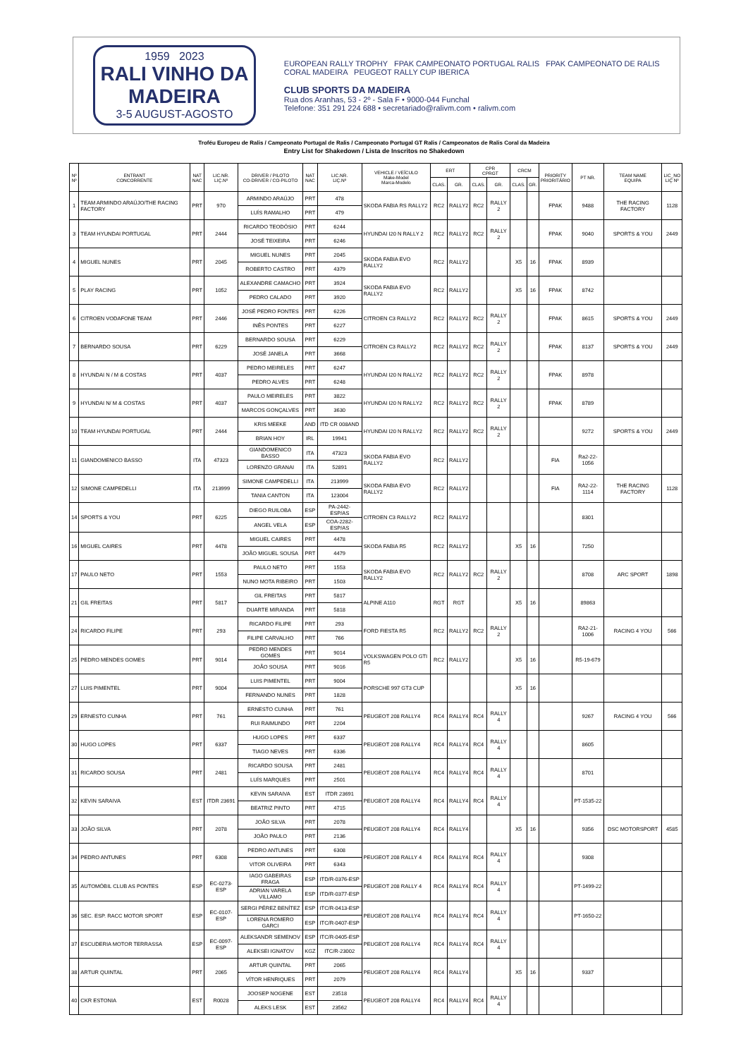1959 2023
RALI VINHO DA MADEIRA
3-5 AUGUST-AGOSTO
EUROPEAN RALLY TROPHY FPAK CAMPEONATO PORTUGAL RALIS FPAK CAMPEONATO DE RALIS CORAL MADEIRA PEUGEOT RALLY CUP IBERICA
CLUB SPORTS DA MADEIRA
Rua dos Aranhas, 53 - 2º - Sala F • 9000-044 Funchal
Telefone: 351 291 224 688 • secretariado@ralivm.com • ralivm.com
Troféu Europeu de Ralis / Campeonato Portugal de Ralis / Campeonato Portugal GT Ralis / Campeonatos de Ralis Coral da Madeira
Entry List for Shakedown / Lista de Inscritos no Shakedown
| Nº Nº | ENTRANT CONCORRENTE | NAT NAC | LIC.NR. LIÇ.Nº | DRIVER / PILOTO CO-DRIVER / CO-PILOTO | NAT NAC | LIC.NR. LIÇ.Nº | VEHICLE / VEÍCULO Make-Model Marca-Modelo | ERT | | CPR CPRGT | | CRCM | | PRIORITY PRIORITÁRIO | PT NR. | TEAM NAME EQUIPA | LIC_NO LIÇ Nº |
| --- | --- | --- | --- | --- | --- | --- | --- | --- | --- | --- | --- | --- | --- | --- | --- | --- | --- |
| | | | | | | | | CLAS. | GR. | CLAS. | GR. | CLAS. | GR. | | | | |
| 1 | TEAM ARMINDO ARAÚJO/THE RACING FACTORY | PRT | 970 | ARMINDO ARAÚJO | PRT | 478 | SKODA FABIA RS RALLY2 | RC2 | RALLY2 | RC2 | RALLY 2 | | | FPAK | 9488 | THE RACING FACTORY | 1128 |
| | | | | LUÍS RAMALHO | PRT | 479 | | | | | | | | | | | |
| 3 | TEAM HYUNDAI PORTUGAL | PRT | 2444 | RICARDO TEODÓSIO | PRT | 6244 | HYUNDAI I20 N RALLY 2 | RC2 | RALLY2 | RC2 | RALLY 2 | | | FPAK | 9040 | SPORTS & YOU | 2449 |
| | | | | JOSÉ TEIXEIRA | PRT | 6246 | | | | | | | | | | | |
| 4 | MIGUEL NUNES | PRT | 2045 | MIGUEL NUNES | PRT | 2045 | SKODA FABIA EVO RALLY2 | RC2 | RALLY2 | | | X5 | 16 | FPAK | 8939 | | |
| | | | | ROBERTO CASTRO | PRT | 4379 | | | | | | | | | | | |
| 5 | PLAY RACING | PRT | 1052 | ALEXANDRE CAMACHO | PRT | 3924 | SKODA FABIA EVO RALLY2 | RC2 | RALLY2 | | | X5 | 16 | FPAK | 8742 | | |
| | | | | PEDRO CALADO | PRT | 3920 | | | | | | | | | | | |
| 6 | CITROEN VODAFONE TEAM | PRT | 2446 | JOSÉ PEDRO FONTES | PRT | 6226 | CITROEN C3 RALLY2 | RC2 | RALLY2 | RC2 | RALLY 2 | | | FPAK | 8615 | SPORTS & YOU | 2449 |
| | | | | INÊS PONTES | PRT | 6227 | | | | | | | | | | | |
| 7 | BERNARDO SOUSA | PRT | 6229 | BERNARDO SOUSA | PRT | 6229 | CITROEN C3 RALLY2 | RC2 | RALLY2 | RC2 | RALLY 2 | | | FPAK | 8137 | SPORTS & YOU | 2449 |
| | | | | JOSÉ JANELA | PRT | 3668 | | | | | | | | | | | |
| 8 | HYUNDAI N / M & COSTAS | PRT | 4037 | PEDRO MEIRELES | PRT | 6247 | HYUNDAI I20 N RALLY2 | RC2 | RALLY2 | RC2 | RALLY 2 | | | FPAK | 8978 | | |
| | | | | PEDRO ALVES | PRT | 6248 | | | | | | | | | | | |
| 9 | HYUNDAI N/ M & COSTAS | PRT | 4037 | PAULO MEIRELES | PRT | 3822 | HYUNDAI I20 N RALLY2 | RC2 | RALLY2 | RC2 | RALLY 2 | | | FPAK | 8789 | | |
| | | | | MARCOS GONÇALVES | PRT | 3630 | | | | | | | | | | | |
| 10 | TEAM HYUNDAI PORTUGAL | PRT | 2444 | KRIS MEEKE | AND | ITD CR 008AND | HYUNDAI I20 N RALLY2 | RC2 | RALLY2 | RC2 | RALLY 2 | | | | 9272 | SPORTS & YOU | 2449 |
| | | | | BRIAN HOY | IRL | 19941 | | | | | | | | | | | |
| 11 | GIANDOMENICO BASSO | ITA | 47323 | GIANDOMENICO BASSO | ITA | 47323 | SKODA FABIA EVO RALLY2 | RC2 | RALLY2 | | | | | FIA | Ra2-22-1056 | | |
| | | | | LORENZO GRANAI | ITA | 52891 | | | | | | | | | | | |
| 12 | SIMONE CAMPEDELLI | ITA | 213999 | SIMONE CAMPEDELLI | ITA | 213999 | SKODA FABIA EVO RALLY2 | RC2 | RALLY2 | | | | | FIA | RA2-22-1114 | THE RACING FACTORY | 1128 |
| | | | | TANIA CANTON | ITA | 123004 | | | | | | | | | | | |
| 14 | SPORTS & YOU | PRT | 6225 | DIEGO RUILOBA | ESP | PA-2442-ESP/AS | CITROEN C3 RALLY2 | RC2 | RALLY2 | | | | | | 8301 | | |
| | | | | ANGEL VELA | ESP | COA-2282-ESP/AS | | | | | | | | | | | |
| 16 | MIGUEL CAIRES | PRT | 4478 | MIGUEL CAIRES | PRT | 4478 | SKODA FABIA R5 | RC2 | RALLY2 | | | X5 | 16 | | 7250 | | |
| | | | | JOÃO MIGUEL SOUSA | PRT | 4479 | | | | | | | | | | | |
| 17 | PAULO NETO | PRT | 1553 | PAULO NETO | PRT | 1553 | SKODA FABIA EVO RALLY2 | RC2 | RALLY2 | RC2 | RALLY 2 | | | | 8708 | ARC SPORT | 1898 |
| | | | | NUNO MOTA RIBEIRO | PRT | 1503 | | | | | | | | | | | |
| 21 | GIL FREITAS | PRT | 5817 | GIL FREITAS | PRT | 5817 | ALPINE A110 | RGT | RGT | | | X5 | 16 | | 89863 | | |
| | | | | DUARTE MIRANDA | PRT | 5818 | | | | | | | | | | | |
| 24 | RICARDO FILIPE | PRT | 293 | RICARDO FILIPE | PRT | 293 | FORD FIESTA R5 | RC2 | RALLY2 | RC2 | RALLY 2 | | | | RA2-21-1006 | RACING 4 YOU | 566 |
| | | | | FILIPE CARVALHO | PRT | 766 | | | | | | | | | | | |
| 25 | PEDRO MENDES GOMES | PRT | 9014 | PEDRO MENDES GOMES | PRT | 9014 | VOLKSWAGEN POLO GTI R5 | RC2 | RALLY2 | | | X5 | 16 | | R5-19-679 | | |
| | | | | JOÃO SOUSA | PRT | 9016 | | | | | | | | | | | |
| 27 | LUIS PIMENTEL | PRT | 9004 | LUIS PIMENTEL | PRT | 9004 | PORSCHE 997 GT3 CUP | | | | | X5 | 16 | | | | |
| | | | | FERNANDO NUNES | PRT | 1828 | | | | | | | | | | | |
| 29 | ERNESTO CUNHA | PRT | 761 | ERNESTO CUNHA | PRT | 761 | PEUGEOT 208 RALLY4 | RC4 | RALLY4 | RC4 | RALLY 4 | | | | 9267 | RACING 4 YOU | 566 |
| | | | | RUI RAIMUNDO | PRT | 2204 | | | | | | | | | | | |
| 30 | HUGO LOPES | PRT | 6337 | HUGO LOPES | PRT | 6337 | PEUGEOT 208 RALLY4 | RC4 | RALLY4 | RC4 | RALLY 4 | | | | 8605 | | |
| | | | | TIAGO NEVES | PRT | 6336 | | | | | | | | | | | |
| 31 | RICARDO SOUSA | PRT | 2481 | RICARDO SOUSA | PRT | 2481 | PEUGEOT 208 RALLY4 | RC4 | RALLY4 | RC4 | RALLY 4 | | | | 8701 | | |
| | | | | LUÍS MARQUES | PRT | 2501 | | | | | | | | | | | |
| 32 | KEVIN SARAIVA | EST | ITDR 23691 | KEVIN SARAIVA | EST | ITDR 23691 | PEUGEOT 208 RALLY4 | RC4 | RALLY4 | RC4 | RALLY 4 | | | | PT-1535-22 | | |
| | | | | BEATRIZ PINTO | PRT | 4715 | | | | | | | | | | | |
| 33 | JOÃO SILVA | PRT | 2078 | JOÃO SILVA | PRT | 2078 | PEUGEOT 208 RALLY4 | RC4 | RALLY4 | | | X5 | 16 | | 9356 | DSC MOTORSPORT | 4585 |
| | | | | JOÃO PAULO | PRT | 2136 | | | | | | | | | | | |
| 34 | PEDRO ANTUNES | PRT | 6308 | PEDRO ANTUNES | PRT | 6308 | PEUGEOT 208 RALLY 4 | RC4 | RALLY4 | RC4 | RALLY 4 | | | | 9308 | | |
| | | | | VITOR OLIVEIRA | PRT | 6343 | | | | | | | | | | | |
| 35 | AUTOMÓBIL CLUB AS PONTES | ESP | EC-0273-ESP | IAGO GABEIRAS FRAGA | ESP | ITD/R-0376-ESP | PEUGEOT 208 RALLY 4 | RC4 | RALLY4 | RC4 | RALLY 4 | | | | PT-1499-22 | | |
| | | | | ADRIAN VARELA VILLAMO | ESP | ITD/R-0377-ESP | | | | | | | | | | | |
| 36 | SEC. ESP. RACC MOTOR SPORT | ESP | EC-0107-ESP | SERGI PÉREZ BENÍTEZ | ESP | ITC/R-0413-ESP | PEUGEOT 208 RALLY4 | RC4 | RALLY4 | RC4 | RALLY 4 | | | | PT-1650-22 | | |
| | | | | LORENA ROMERO GARCI | ESP | ITC/R-0407-ESP | | | | | | | | | | | |
| 37 | ESCUDERIA MOTOR TERRASSA | ESP | EC-0097-ESP | ALEKSANDR SEMENOV | ESP | ITC/R-0405-ESP | PEUGEOT 208 RALLY4 | RC4 | RALLY4 | RC4 | RALLY 4 | | | | | | |
| | | | | ALEKSEI IGNATOV | KGZ | ITC/R-23002 | | | | | | | | | | | |
| 38 | ARTUR QUINTAL | PRT | 2065 | ARTUR QUINTAL | PRT | 2065 | PEUGEOT 208 RALLY4 | RC4 | RALLY4 | | | X5 | 16 | | 9337 | | |
| | | | | VÍTOR HENRIQUES | PRT | 2079 | | | | | | | | | | | |
| 40 | CKR ESTONIA | EST | R0028 | JOOSEP NOGENE | EST | 23518 | PEUGEOT 208 RALLY4 | RC4 | RALLY4 | RC4 | RALLY 4 | | | | | | |
| | | | | ALEKS LESK | EST | 23562 | | | | | | | | | | | |